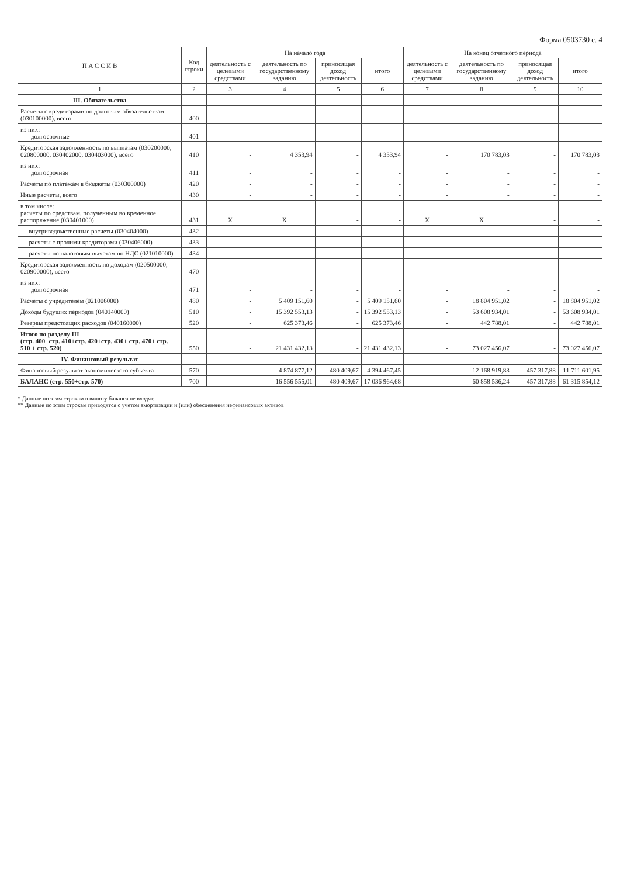Форма 0503730 с. 4
| П А С С И В | Код строки | На начало года | | | | На конец отчетного периода | | | |
| --- | --- | --- | --- | --- | --- | --- | --- | --- | --- |
| | | деятельность с целевыми средствами | деятельность по государственному заданию | приносящая доход деятельность | итого | деятельность с целевыми средствами | деятельность по государственному заданию | приносящая доход деятельность | итого |
| 1 | 2 | 3 | 4 | 5 | 6 | 7 | 8 | 9 | 10 |
| III. Обязательства | | | | | | | | | |
| Расчеты с кредиторами по долговым обязательствам (030100000), всего | 400 | - | - | - | - | - | - | - | - |
| из них: долгосрочные | 401 | - | - | - | - | - | - | - | - |
| Кредиторская задолженность по выплатам (030200000, 020800000, 030402000, 030403000), всего | 410 | - | 4 353,94 | - | 4 353,94 | - | 170 783,03 | - | 170 783,03 |
| из них: долгосрочная | 411 | - | - | - | - | - | - | - | - |
| Расчеты по платежам в бюджеты (030300000) | 420 | - | - | - | - | - | - | - | - |
| Иные расчеты, всего | 430 | - | - | - | - | - | - | - | - |
| в том числе: расчеты по средствам, полученным во временное распоряжение (030401000) | 431 | X | X | - | - | X | X | - | - |
| внутриведомственные расчеты (030404000) | 432 | - | - | - | - | - | - | - | - |
| расчеты с прочими кредиторами (030406000) | 433 | - | - | - | - | - | - | - | - |
| расчеты по налоговым вычетам по НДС (021010000) | 434 | - | - | - | - | - | - | - | - |
| Кредиторская задолженность по доходам (020500000, 020900000), всего | 470 | - | - | - | - | - | - | - | - |
| из них: долгосрочная | 471 | - | - | - | - | - | - | - | - |
| Расчеты с учредителем (021006000) | 480 | - | 5 409 151,60 | - | 5 409 151,60 | - | 18 804 951,02 | - | 18 804 951,02 |
| Доходы будущих периодов (040140000) | 510 | - | 15 392 553,13 | - | 15 392 553,13 | - | 53 608 934,01 | - | 53 608 934,01 |
| Резервы предстоящих расходов (040160000) | 520 | - | 625 373,46 | - | 625 373,46 | - | 442 788,01 | - | 442 788,01 |
| Итого по разделу III (стр. 400+стр. 410+стр. 420+стр. 430+ стр. 470+ стр. 510 + стр. 520) | 550 | - | 21 431 432,13 | - | 21 431 432,13 | - | 73 027 456,07 | - | 73 027 456,07 |
| IV. Финансовый результат | | | | | | | | | |
| Финансовый результат экономического субъекта | 570 | - | -4 874 877,12 | 480 409,67 | -4 394 467,45 | - | -12 168 919,83 | 457 317,88 | -11 711 601,95 |
| БАЛАНС (стр. 550+стр. 570) | 700 | - | 16 556 555,01 | 480 409,67 | 17 036 964,68 | - | 60 858 536,24 | 457 317,88 | 61 315 854,12 |
* Данные по этим строкам в валюту баланса не входят.
** Данные по этим строкам приводятся с учетом амортизации и (или) обесценения нефинансовых активов